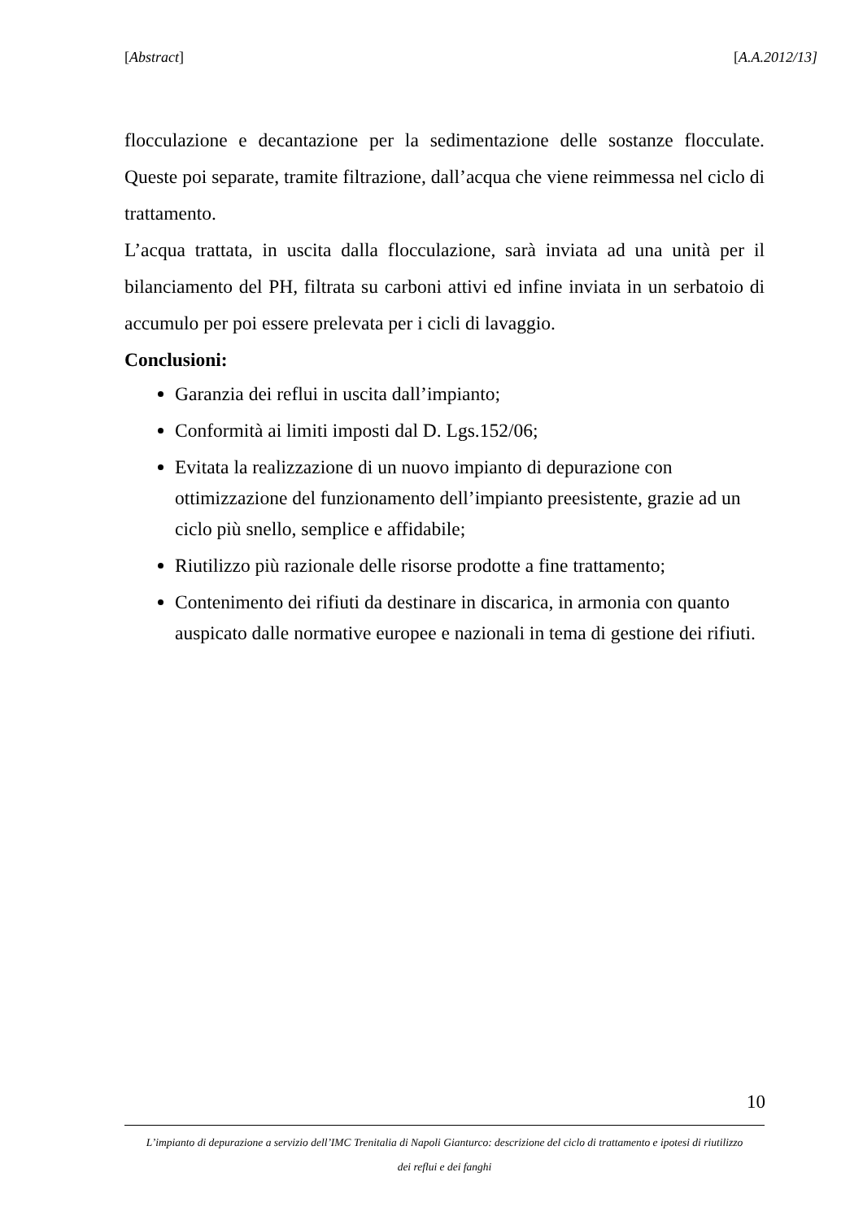[Abstract] [A.A.2012/13]
flocculazione e decantazione per la sedimentazione delle sostanze flocculate. Queste poi separate, tramite filtrazione, dall’acqua che viene reimmessa nel ciclo di trattamento.
L’acqua trattata, in uscita dalla flocculazione, sarà inviata ad una unità per il bilanciamento del PH, filtrata su carboni attivi ed infine inviata in un serbatoio di accumulo per poi essere prelevata per i cicli di lavaggio.
Conclusioni:
Garanzia dei reflui in uscita dall’impianto;
Conformità ai limiti imposti dal D. Lgs.152/06;
Evitata la realizzazione di un nuovo impianto di depurazione con ottimizzazione del funzionamento dell’impianto preesistente, grazie ad un ciclo più snello, semplice e affidabile;
Riutilizzo più razionale delle risorse prodotte a fine trattamento;
Contenimento dei rifiuti da destinare in discarica, in armonia con quanto auspicato dalle normative europee e nazionali in tema di gestione dei rifiuti.
10
L’impianto di depurazione a servizio dell’IMC Trenitalia di Napoli Gianturco: descrizione del ciclo di trattamento e ipotesi di riutilizzo
dei reflui e dei fanghi